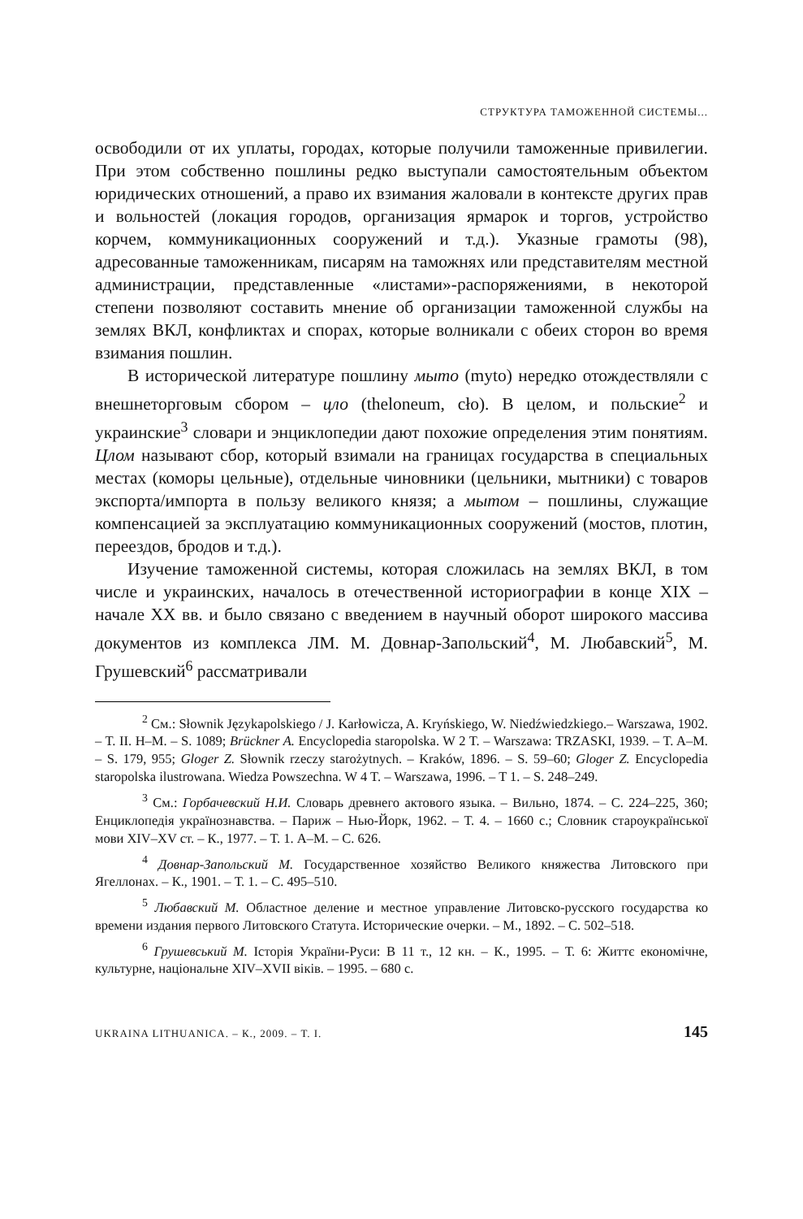СТРУКТУРА ТАМОЖЕННОЙ СИСТЕМЫ...
освободили от их уплаты, городах, которые получили таможенные привилегии. При этом собственно пошлины редко выступали самостоятельным объектом юридических отношений, а право их взимания жаловали в контексте других прав и вольностей (локация городов, организация ярмарок и торгов, устройство корчем, коммуникационных сооружений и т.д.). Указные грамоты (98), адресованные таможенникам, писарям на таможнях или представителям местной администрации, представленные «листами»-распоряжениями, в некоторой степени позволяют составить мнение об организации таможенной службы на землях ВКЛ, конфликтах и спорах, которые волникали с обеих сторон во время взимания пошлин.
В исторической литературе пошлину мыто (myto) нередко отождествляли с внешнеторговым сбором – цло (theloneum, cło). В целом, и польские<sup>2</sup> и украинские<sup>3</sup> словари и энциклопедии дают похожие определения этим понятиям. Цлом называют сбор, который взимали на границах государства в специальных местах (коморы цельные), отдельные чиновники (цельники, мытники) с товаров экспорта/импорта в пользу великого князя; а мытом – пошлины, служащие компенсацией за эксплуатацию коммуникационных сооружений (мостов, плотин, переездов, бродов и т.д.).
Изучение таможенной системы, которая сложилась на землях ВКЛ, в том числе и украинских, началось в отечественной историографии в конце XIX – начале XX вв. и было связано с введением в научный оборот широкого массива документов из комплекса ЛМ. М. Довнар-Запольский<sup>4</sup>, М. Любавский<sup>5</sup>, М. Грушевский<sup>6</sup> рассматривали
<sup>2</sup> См.: Słownik Językapolskiego / J. Karłowicza, A. Kryńskiego, W. Niedźwiedzkiego.– Warszawa, 1902. – T. II. H–M. – S. 1089; Brückner A. Encyclopedia staropolska. W 2 T. – Warszawa: TRZASKI, 1939. – T. A–M. – S. 179, 955; Gloger Z. Słownik rzeczy starożytnych. – Kraków, 1896. – S. 59–60; Gloger Z. Encyclopedia staropolska ilustrowana. Wiedza Powszechna. W 4 T. – Warszawa, 1996. – T 1. – S. 248–249.
<sup>3</sup> См.: Горбачевский Н.И. Словарь древнего актового языка. – Вильно, 1874. – С. 224–225, 360; Енциклопедія українознавства. – Париж – Нью-Йорк, 1962. – Т. 4. – 1660 с.; Словник староукраїнської мови XIV–XV ст. – К., 1977. – Т. 1. А–М. – С. 626.
<sup>4</sup> Довнар-Запольский М. Государственное хозяйство Великого княжества Литовского при Ягеллонах. – К., 1901. – Т. 1. – С. 495–510.
<sup>5</sup> Любавский М. Областное деление и местное управление Литовско-русского государства ко времени издания первого Литовского Статута. Исторические очерки. – М., 1892. – С. 502–518.
<sup>6</sup> Грушевський М. Історія України-Руси: В 11 т., 12 кн. – К., 1995. – Т. 6: Життє економічне, культурне, національне XIV–XVII віків. – 1995. – 680 с.
UKRAINA LITHUANICA. – К., 2009. – Т. I. 145